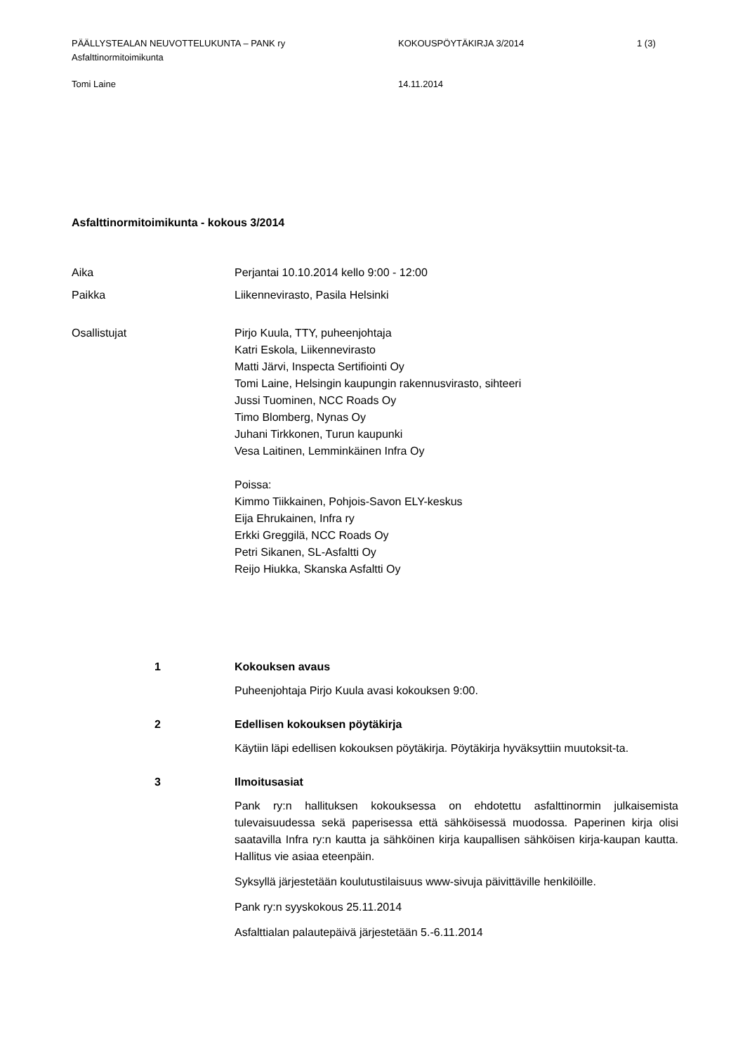PÄÄLLYSTEALAN NEUVOTTELUKUNTA – PANK ry
Asfalttinormitoimikunta
KOKOUSPÖYTÄKIRJA 3/2014 1 (3)
Tomi Laine 14.11.2014
Asfalttinormitoimikunta - kokous 3/2014
Aika Perjantai 10.10.2014 kello 9:00 - 12:00
Paikka Liikennevirasto, Pasila Helsinki
Osallistujat Pirjo Kuula, TTY, puheenjohtaja
Katri Eskola, Liikennevirasto
Matti Järvi, Inspecta Sertifiointi Oy
Tomi Laine, Helsingin kaupungin rakennusvirasto, sihteeri
Jussi Tuominen, NCC Roads Oy
Timo Blomberg, Nynas Oy
Juhani Tirkkonen, Turun kaupunki
Vesa Laitinen, Lemminkäinen Infra Oy
Poissa:
Kimmo Tiikkainen, Pohjois-Savon ELY-keskus
Eija Ehrukainen, Infra ry
Erkki Greggilä, NCC Roads Oy
Petri Sikanen, SL-Asfaltti Oy
Reijo Hiukka, Skanska Asfaltti Oy
1 Kokouksen avaus
Puheenjohtaja Pirjo Kuula avasi kokouksen 9:00.
2 Edellisen kokouksen pöytäkirja
Käytiin läpi edellisen kokouksen pöytäkirja. Pöytäkirja hyväksyttiin muutoksit-ta.
3 Ilmoitusasiat
Pank ry:n hallituksen kokouksessa on ehdotettu asfalttinormin julkaisemista tulevaisuudessa sekä paperisessa että sähköisessä muodossa. Paperinen kirja olisi saatavilla Infra ry:n kautta ja sähköinen kirja kaupallisen sähköisen kirja-kaupan kautta. Hallitus vie asiaa eteenpäin.
Syksyllä järjestetään koulutustilaisuus www-sivuja päivittäville henkilöille.
Pank ry:n syyskokous 25.11.2014
Asfalttialan palautepäivä järjestetään 5.-6.11.2014